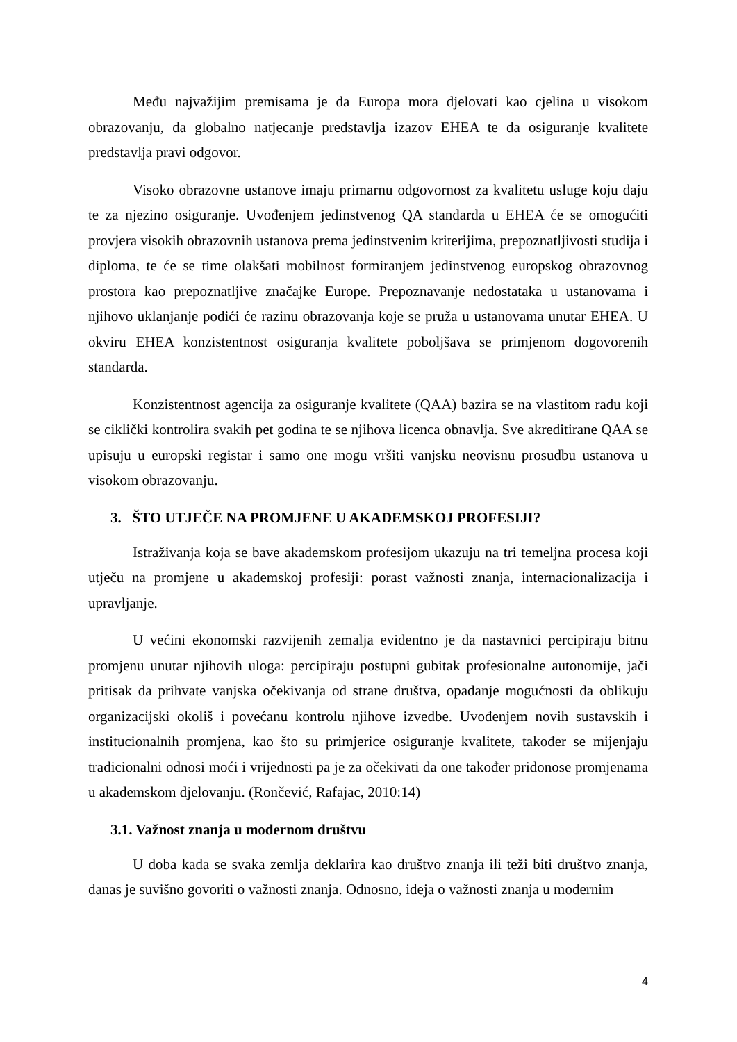Među najvažijim premisama je da Europa mora djelovati kao cjelina u visokom obrazovanju, da globalno natjecanje predstavlja izazov EHEA te da osiguranje kvalitete predstavlja pravi odgovor.
Visoko obrazovne ustanove imaju primarnu odgovornost za kvalitetu usluge koju daju te za njezino osiguranje. Uvođenjem jedinstvenog QA standarda u EHEA će se omogućiti provjera visokih obrazovnih ustanova prema jedinstvenim kriterijima, prepoznatljivosti studija i diploma, te će se time olakšati mobilnost formiranjem jedinstvenog europskog obrazovnog prostora kao prepoznatljive značajke Europe. Prepoznavanje nedostataka u ustanovama i njihovo uklanjanje podići će razinu obrazovanja koje se pruža u ustanovama unutar EHEA. U okviru EHEA konzistentnost osiguranja kvalitete poboljšava se primjenom dogovorenih standarda.
Konzistentnost agencija za osiguranje kvalitete (QAA) bazira se na vlastitom radu koji se ciklički kontrolira svakih pet godina te se njihova licenca obnavlja. Sve akreditirane QAA se upisuju u europski registar i samo one mogu vršiti vanjsku neovisnu prosudbu ustanova u visokom obrazovanju.
3. ŠTO UTJEČE NA PROMJENE U AKADEMSKOJ PROFESIJI?
Istraživanja koja se bave akademskom profesijom ukazuju na tri temeljna procesa koji utječu na promjene u akademskoj profesiji: porast važnosti znanja, internacionalizacija i upravljanje.
U većini ekonomski razvijenih zemalja evidentno je da nastavnici percipiraju bitnu promjenu unutar njihovih uloga: percipiraju postupni gubitak profesionalne autonomije, jači pritisak da prihvate vanjska očekivanja od strane društva, opadanje mogućnosti da oblikuju organizacijski okoliš i povećanu kontrolu njihove izvedbe. Uvođenjem novih sustavskih i institucionalnih promjena, kao što su primjerice osiguranje kvalitete, također se mijenjaju tradicionalni odnosi moći i vrijednosti pa je za očekivati da one također pridonose promjenama u akademskom djelovanju. (Rončević, Rafajac, 2010:14)
3.1. Važnost znanja u modernom društvu
U doba kada se svaka zemlja deklarira kao društvo znanja ili teži biti društvo znanja, danas je suvišno govoriti o važnosti znanja. Odnosno, ideja o važnosti znanja u modernim
4